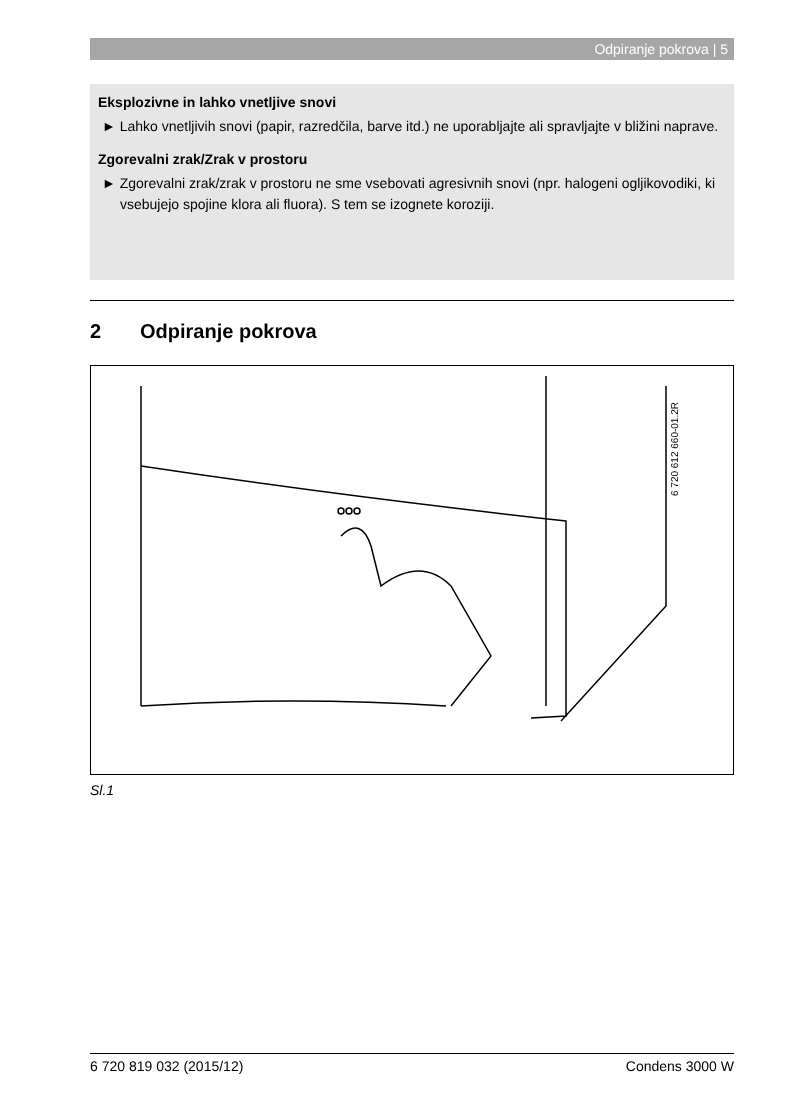Odpiranje pokrova | 5
Eksplozivne in lahko vnetljive snovi
► Lahko vnetljivih snovi (papir, razredčila, barve itd.) ne uporabljajte ali spravljajte v bližini naprave.
Zgorevalni zrak/Zrak v prostoru
► Zgorevalni zrak/zrak v prostoru ne sme vsebovati agresivnih snovi (npr. halogeni ogljikovodiki, ki vsebujejo spojine klora ali fluora). S tem se izognete koroziji.
2 Odpiranje pokrova
6 720 612 660-01.2R
Sl.1
6 720 819 032 (2015/12) Condens 3000 W